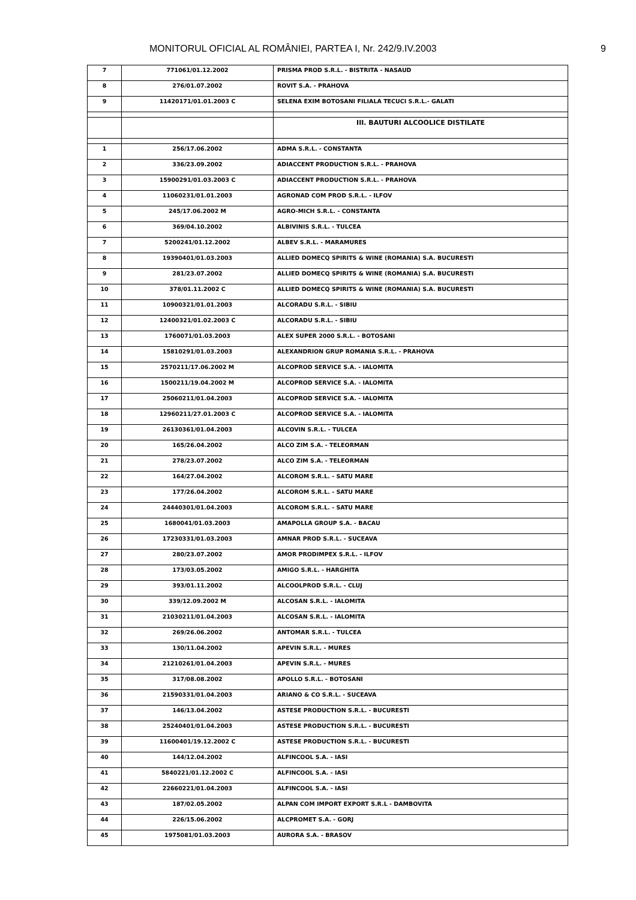MONITORUL OFICIAL AL ROMÂNIEI, PARTEA I, Nr. 242/9.IV.2003 9
| 7 | 771061/01.12.2002 | PRISMA PROD S.R.L. - BISTRITA - NASAUD |
| 8 | 276/01.07.2002 | ROVIT S.A. - PRAHOVA |
| 9 | 11420171/01.01.2003 C | SELENA EXIM BOTOSANI FILIALA TECUCI S.R.L.- GALATI |
| | | III. BAUTURI ALCOOLICE DISTILATE |
| 1 | 256/17.06.2002 | ADMA S.R.L. - CONSTANTA |
| 2 | 336/23.09.2002 | ADIACCENT PRODUCTION S.R.L. - PRAHOVA |
| 3 | 15900291/01.03.2003 C | ADIACCENT PRODUCTION S.R.L. - PRAHOVA |
| 4 | 11060231/01.01.2003 | AGRONAD COM PROD S.R.L. - ILFOV |
| 5 | 245/17.06.2002 M | AGRO-MICH S.R.L. - CONSTANTA |
| 6 | 369/04.10.2002 | ALBIVINIS S.R.L. - TULCEA |
| 7 | 5200241/01.12.2002 | ALBEV S.R.L. - MARAMURES |
| 8 | 19390401/01.03.2003 | ALLIED DOMECQ SPIRITS & WINE (ROMANIA) S.A. BUCURESTI |
| 9 | 281/23.07.2002 | ALLIED DOMECQ SPIRITS & WINE (ROMANIA) S.A. BUCURESTI |
| 10 | 378/01.11.2002 C | ALLIED DOMECQ SPIRITS & WINE (ROMANIA) S.A. BUCURESTI |
| 11 | 10900321/01.01.2003 | ALCORADU S.R.L. - SIBIU |
| 12 | 12400321/01.02.2003 C | ALCORADU S.R.L. - SIBIU |
| 13 | 1760071/01.03.2003 | ALEX SUPER 2000 S.R.L. - BOTOSANI |
| 14 | 15810291/01.03.2003 | ALEXANDRION GRUP ROMANIA S.R.L. - PRAHOVA |
| 15 | 2570211/17.06.2002 M | ALCOPROD SERVICE S.A. - IALOMITA |
| 16 | 1500211/19.04.2002 M | ALCOPROD SERVICE S.A. - IALOMITA |
| 17 | 25060211/01.04.2003 | ALCOPROD SERVICE S.A. - IALOMITA |
| 18 | 12960211/27.01.2003 C | ALCOPROD SERVICE S.A. - IALOMITA |
| 19 | 26130361/01.04.2003 | ALCOVIN S.R.L. - TULCEA |
| 20 | 165/26.04.2002 | ALCO ZIM S.A. - TELEORMAN |
| 21 | 278/23.07.2002 | ALCO ZIM S.A. - TELEORMAN |
| 22 | 164/27.04.2002 | ALCOROM S.R.L. - SATU MARE |
| 23 | 177/26.04.2002 | ALCOROM S.R.L. - SATU MARE |
| 24 | 24440301/01.04.2003 | ALCOROM S.R.L. - SATU MARE |
| 25 | 1680041/01.03.2003 | AMAPOLLA GROUP S.A. - BACAU |
| 26 | 17230331/01.03.2003 | AMNAR PROD S.R.L. - SUCEAVA |
| 27 | 280/23.07.2002 | AMOR PRODIMPEX S.R.L. - ILFOV |
| 28 | 173/03.05.2002 | AMIGO S.R.L. - HARGHITA |
| 29 | 393/01.11.2002 | ALCOOLPROD S.R.L. - CLUJ |
| 30 | 339/12.09.2002 M | ALCOSAN S.R.L. - IALOMITA |
| 31 | 21030211/01.04.2003 | ALCOSAN S.R.L. - IALOMITA |
| 32 | 269/26.06.2002 | ANTOMAR S.R.L. - TULCEA |
| 33 | 130/11.04.2002 | APEVIN S.R.L. - MURES |
| 34 | 21210261/01.04.2003 | APEVIN S.R.L. - MURES |
| 35 | 317/08.08.2002 | APOLLO S.R.L. - BOTOSANI |
| 36 | 21590331/01.04.2003 | ARIANO & CO S.R.L. - SUCEAVA |
| 37 | 146/13.04.2002 | ASTESE PRODUCTION S.R.L. - BUCURESTI |
| 38 | 25240401/01.04.2003 | ASTESE PRODUCTION S.R.L. - BUCURESTI |
| 39 | 11600401/19.12.2002 C | ASTESE PRODUCTION S.R.L. - BUCURESTI |
| 40 | 144/12.04.2002 | ALFINCOOL S.A. - IASI |
| 41 | 5840221/01.12.2002 C | ALFINCOOL S.A. - IASI |
| 42 | 22660221/01.04.2003 | ALFINCOOL S.A. - IASI |
| 43 | 187/02.05.2002 | ALPAN COM IMPORT EXPORT S.R.L - DAMBOVITA |
| 44 | 226/15.06.2002 | ALCPROMET S.A. - GORJ |
| 45 | 1975081/01.03.2003 | AURORA S.A. - BRASOV |